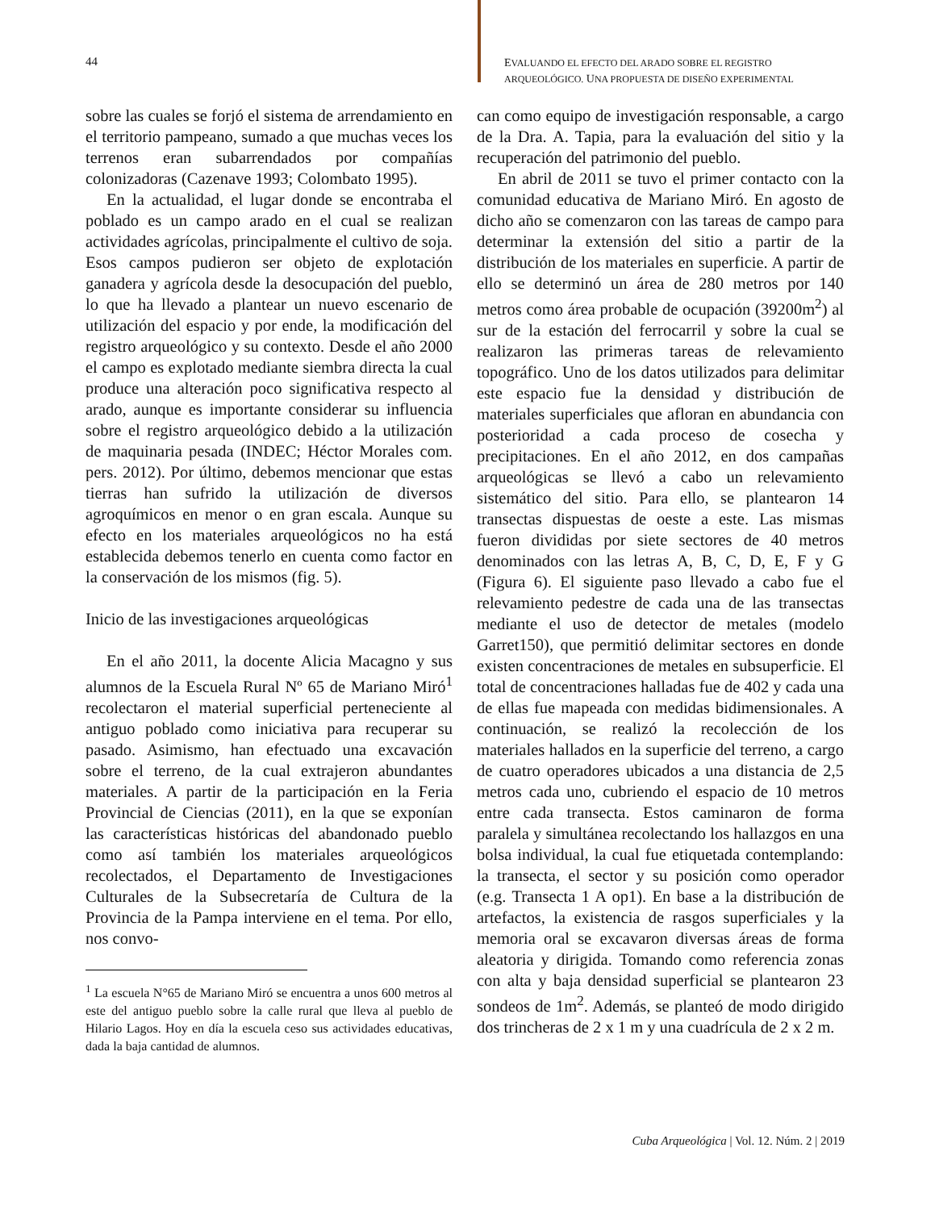44
EVALUANDO EL EFECTO DEL ARADO SOBRE EL REGISTRO
ARQUEOLÓGICO. UNA PROPUESTA DE DISEÑO EXPERIMENTAL
sobre las cuales se forjó el sistema de arrendamiento en el territorio pampeano, sumado a que muchas veces los terrenos eran subarrendados por compañías colonizadoras (Cazenave 1993; Colombato 1995).
En la actualidad, el lugar donde se encontraba el poblado es un campo arado en el cual se realizan actividades agrícolas, principalmente el cultivo de soja. Esos campos pudieron ser objeto de explotación ganadera y agrícola desde la desocupación del pueblo, lo que ha llevado a plantear un nuevo escenario de utilización del espacio y por ende, la modificación del registro arqueológico y su contexto. Desde el año 2000 el campo es explotado mediante siembra directa la cual produce una alteración poco significativa respecto al arado, aunque es importante considerar su influencia sobre el registro arqueológico debido a la utilización de maquinaria pesada (INDEC; Héctor Morales com. pers. 2012). Por último, debemos mencionar que estas tierras han sufrido la utilización de diversos agroquímicos en menor o en gran escala. Aunque su efecto en los materiales arqueológicos no ha está establecida debemos tenerlo en cuenta como factor en la conservación de los mismos (fig. 5).
Inicio de las investigaciones arqueológicas
En el año 2011, la docente Alicia Macagno y sus alumnos de la Escuela Rural Nº 65 de Mariano Miró<sup>1</sup> recolectaron el material superficial perteneciente al antiguo poblado como iniciativa para recuperar su pasado. Asimismo, han efectuado una excavación sobre el terreno, de la cual extrajeron abundantes materiales. A partir de la participación en la Feria Provincial de Ciencias (2011), en la que se exponían las características históricas del abandonado pueblo como así también los materiales arqueológicos recolectados, el Departamento de Investigaciones Culturales de la Subsecretaría de Cultura de la Provincia de la Pampa interviene en el tema. Por ello, nos convo-
<sup>1</sup> La escuela N°65 de Mariano Miró se encuentra a unos 600 metros al este del antiguo pueblo sobre la calle rural que lleva al pueblo de Hilario Lagos. Hoy en día la escuela ceso sus actividades educativas, dada la baja cantidad de alumnos.
can como equipo de investigación responsable, a cargo de la Dra. A. Tapia, para la evaluación del sitio y la recuperación del patrimonio del pueblo.
En abril de 2011 se tuvo el primer contacto con la comunidad educativa de Mariano Miró. En agosto de dicho año se comenzaron con las tareas de campo para determinar la extensión del sitio a partir de la distribución de los materiales en superficie. A partir de ello se determinó un área de 280 metros por 140 metros como área probable de ocupación (39200m<sup>2</sup>) al sur de la estación del ferrocarril y sobre la cual se realizaron las primeras tareas de relevamiento topográfico. Uno de los datos utilizados para delimitar este espacio fue la densidad y distribución de materiales superficiales que afloran en abundancia con posterioridad a cada proceso de cosecha y precipitaciones. En el año 2012, en dos campañas arqueológicas se llevó a cabo un relevamiento sistemático del sitio. Para ello, se plantearon 14 transectas dispuestas de oeste a este. Las mismas fueron divididas por siete sectores de 40 metros denominados con las letras A, B, C, D, E, F y G (Figura 6). El siguiente paso llevado a cabo fue el relevamiento pedestre de cada una de las transectas mediante el uso de detector de metales (modelo Garret150), que permitió delimitar sectores en donde existen concentraciones de metales en subsuperficie. El total de concentraciones halladas fue de 402 y cada una de ellas fue mapeada con medidas bidimensionales. A continuación, se realizó la recolección de los materiales hallados en la superficie del terreno, a cargo de cuatro operadores ubicados a una distancia de 2,5 metros cada uno, cubriendo el espacio de 10 metros entre cada transecta. Estos caminaron de forma paralela y simultánea recolectando los hallazgos en una bolsa individual, la cual fue etiquetada contemplando: la transecta, el sector y su posición como operador (e.g. Transecta 1 A op1). En base a la distribución de artefactos, la existencia de rasgos superficiales y la memoria oral se excavaron diversas áreas de forma aleatoria y dirigida. Tomando como referencia zonas con alta y baja densidad superficial se plantearon 23 sondeos de 1m<sup>2</sup>. Además, se planteó de modo dirigido dos trincheras de 2 x 1 m y una cuadrícula de 2 x 2 m.
Cuba Arqueológica | Vol. 12. Núm. 2 | 2019